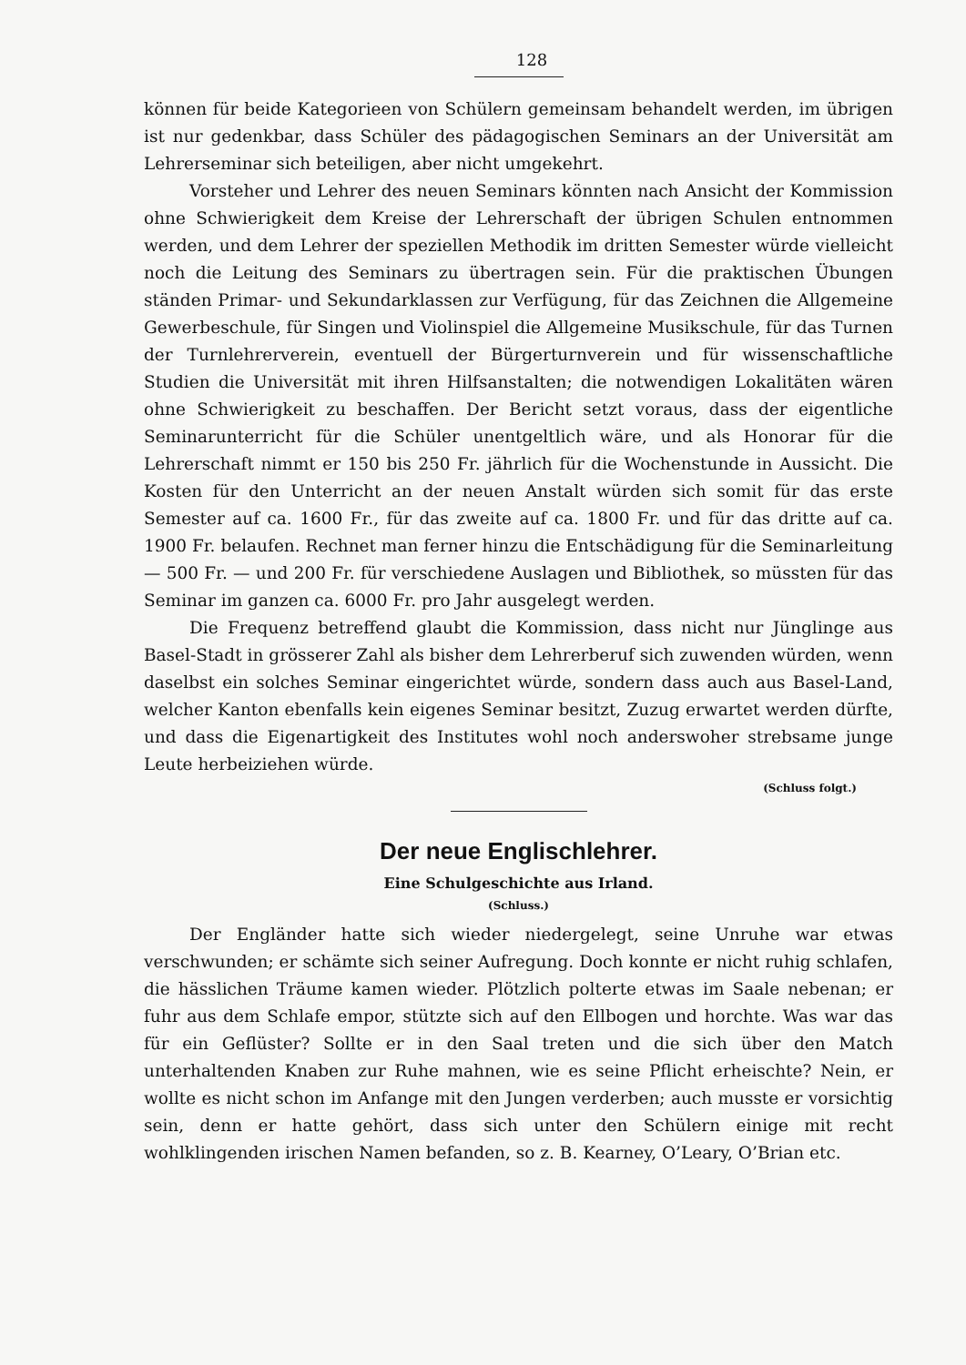128
können für beide Kategorieen von Schülern gemeinsam behandelt werden, im übrigen ist nur gedenkbar, dass Schüler des pädagogischen Seminars an der Universität am Lehrerseminar sich beteiligen, aber nicht umgekehrt.
Vorsteher und Lehrer des neuen Seminars könnten nach Ansicht der Kommission ohne Schwierigkeit dem Kreise der Lehrerschaft der übrigen Schulen entnommen werden, und dem Lehrer der speziellen Methodik im dritten Semester würde vielleicht noch die Leitung des Seminars zu übertragen sein. Für die praktischen Übungen ständen Primar- und Sekundarklassen zur Verfügung, für das Zeichnen die Allgemeine Gewerbeschule, für Singen und Violinspiel die Allgemeine Musikschule, für das Turnen der Turnlehrerverein, eventuell der Bürgerturnverein und für wissenschaftliche Studien die Universität mit ihren Hilfsanstalten; die notwendigen Lokalitäten wären ohne Schwierigkeit zu beschaffen. Der Bericht setzt voraus, dass der eigentliche Seminarunterricht für die Schüler unentgeltlich wäre, und als Honorar für die Lehrerschaft nimmt er 150 bis 250 Fr. jährlich für die Wochenstunde in Aussicht. Die Kosten für den Unterricht an der neuen Anstalt würden sich somit für das erste Semester auf ca. 1600 Fr., für das zweite auf ca. 1800 Fr. und für das dritte auf ca. 1900 Fr. belaufen. Rechnet man ferner hinzu die Entschädigung für die Seminarleitung — 500 Fr. — und 200 Fr. für verschiedene Auslagen und Bibliothek, so müssten für das Seminar im ganzen ca. 6000 Fr. pro Jahr ausgelegt werden.
Die Frequenz betreffend glaubt die Kommission, dass nicht nur Jünglinge aus Basel-Stadt in grösserer Zahl als bisher dem Lehrerberuf sich zuwenden würden, wenn daselbst ein solches Seminar eingerichtet würde, sondern dass auch aus Basel-Land, welcher Kanton ebenfalls kein eigenes Seminar besitzt, Zuzug erwartet werden dürfte, und dass die Eigenartigkeit des Institutes wohl noch anderswoher strebsame junge Leute herbeiziehen würde.
(Schluss folgt.)
Der neue Englischlehrer.
Eine Schulgeschichte aus Irland.
(Schluss.)
Der Engländer hatte sich wieder niedergelegt, seine Unruhe war etwas verschwunden; er schämte sich seiner Aufregung. Doch konnte er nicht ruhig schlafen, die hässlichen Träume kamen wieder. Plötzlich polterte etwas im Saale nebenan; er fuhr aus dem Schlafe empor, stützte sich auf den Ellbogen und horchte. Was war das für ein Geflüster? Sollte er in den Saal treten und die sich über den Match unterhaltenden Knaben zur Ruhe mahnen, wie es seine Pflicht erheischte? Nein, er wollte es nicht schon im Anfange mit den Jungen verderben; auch musste er vorsichtig sein, denn er hatte gehört, dass sich unter den Schülern einige mit recht wohlklingenden irischen Namen befanden, so z. B. Kearney, O’Leary, O’Brian etc.